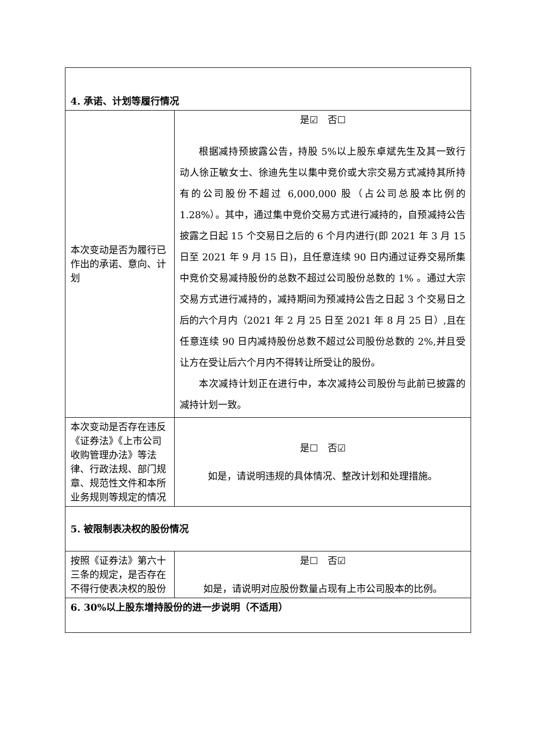| 4. 承诺、计划等履行情况 | |
| 本次变动是否为履行已作出的承诺、意向、计划 | 是☑ 否☐ 根据减持预披露公告，持股 5%以上股东卓斌先生及其一致行动人徐正敏女士、徐迪先生以集中竞价或大宗交易方式减持其所持有的公司股份不超过 6,000,000 股（占公司总股本比例的 1.28%）。其中，通过集中竞价交易方式进行减持的，自预减持公告披露之日起 15 个交易日之后的 6 个月内进行(即 2021 年 3 月 15 日至 2021 年 9 月 15 日)，且任意连续 90 日内通过证券交易所集中竞价交易减持股份的总数不超过公司股份总数的 1% 。通过大宗交易方式进行减持的，减持期间为预减持公告之日起 3 个交易日之后的六个月内（2021 年 2 月 25 日至 2021 年 8 月 25 日）,且在任意连续 90 日内减持股份总数不超过公司股份总数的 2%,并且受让方在受让后六个月内不得转让所受让的股份。 本次减持计划正在进行中，本次减持公司股份与此前已披露的减持计划一致。 |
| 本次变动是否存在违反《证券法》《上市公司收购管理办法》等法律、行政法规、部门规章、规范性文件和本所业务规则等规定的情况 | 是☐ 否☑ 如是，请说明违规的具体情况、整改计划和处理措施。 |
| 5. 被限制表决权的股份情况 | |
| 按照《证券法》第六十三条的规定，是否存在不得行使表决权的股份 | 是☐ 否☑ 如是，请说明对应股份数量占现有上市公司股本的比例。 |
| 6. 30%以上股东增持股份的进一步说明（不适用） | |